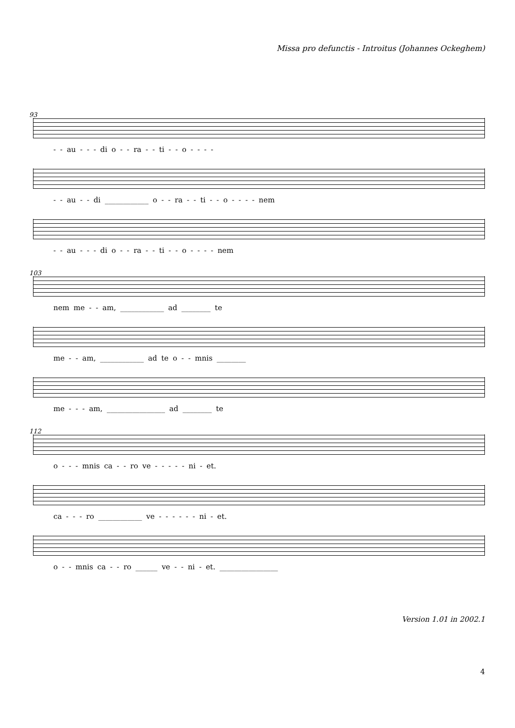Missa pro defunctis - Introitus (Johannes Ockeghem)
93
- - au - - - di o - - ra - - ti - - o - - - -
- - au - - di ____________ o - - ra - - ti - - o - - - - nem
- - au - - - di o - - ra - - ti - - o - - - - nem
103
nem me - - am, ____________ ad ________ te
me - - am, ____________ ad te o - - mnis ________
me - - - am, ________________ ad ________ te
112
o - - - mnis ca - - ro ve - - - - - ni - et.
ca - - - ro ____________ ve - - - - - - ni - et.
o - - mnis ca - - ro ______ ve - - ni - et. ________________
Version 1.01 in 2002.1
4